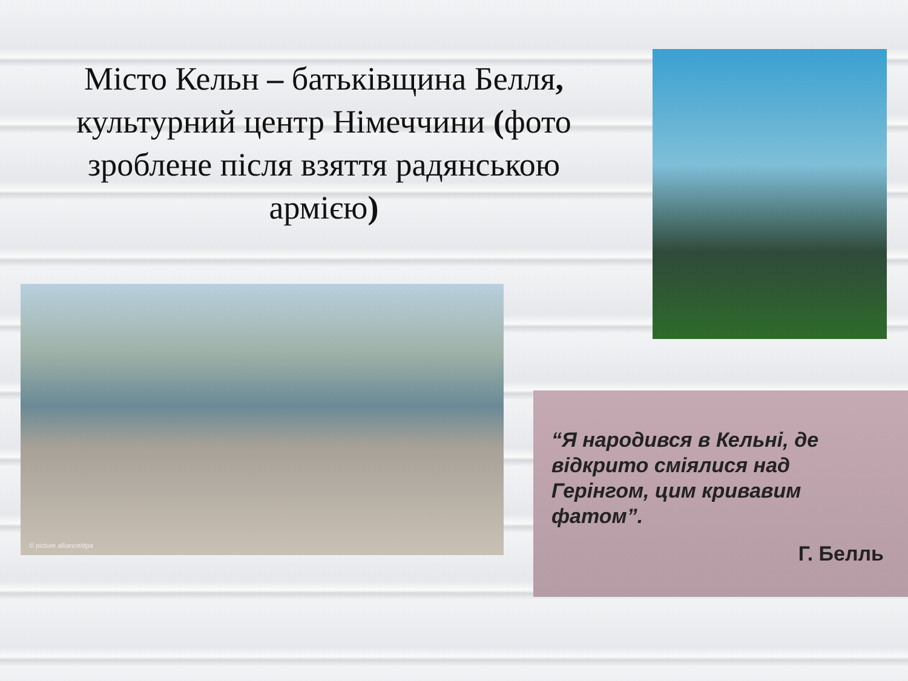Місто Кельн – батьківщина Белля, культурний центр Німеччини (фото зроблене після взяття радянською армією)
© picture alliance/dpa
“Я народився в Кельні, де відкрито сміялися над Герінгом, цим кривавим фатом”.
Г. Белль